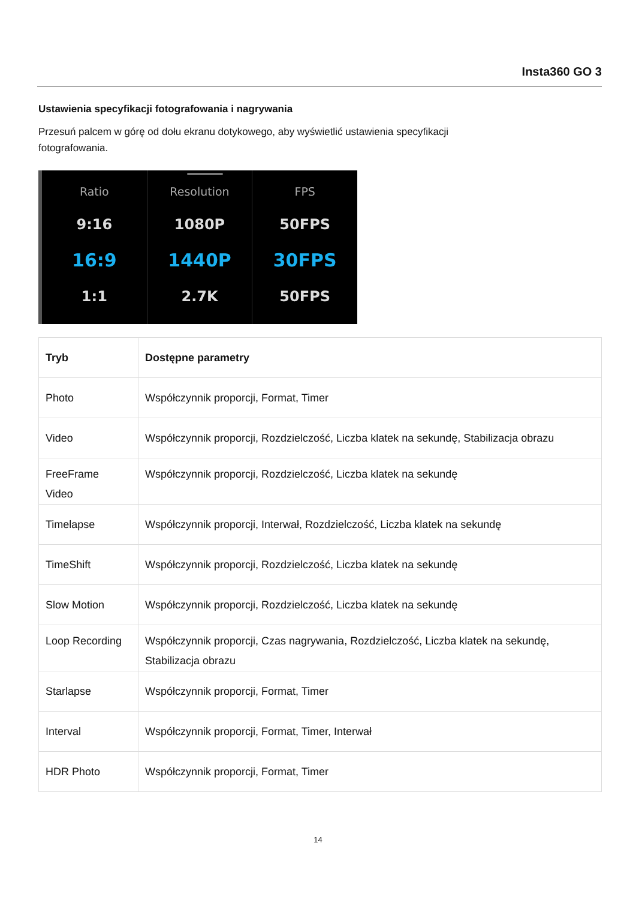Insta360 GO 3
Ustawienia specyfikacji fotografowania i nagrywania
Przesuń palcem w górę od dołu ekranu dotykowego, aby wyświetlić ustawienia specyfikacji fotografowania.
Ratio
9:16
16:9
1:1
Resolution
1080P
1440P
2.7K
FPS
50FPS
30FPS
50FPS
| Tryb | Dostępne parametry |
| --- | --- |
| Photo | Współczynnik proporcji, Format, Timer |
| Video | Współczynnik proporcji, Rozdzielczość, Liczba klatek na sekundę, Stabilizacja obrazu |
| FreeFrame Video | Współczynnik proporcji, Rozdzielczość, Liczba klatek na sekundę |
| Timelapse | Współczynnik proporcji, Interwał, Rozdzielczość, Liczba klatek na sekundę |
| TimeShift | Współczynnik proporcji, Rozdzielczość, Liczba klatek na sekundę |
| Slow Motion | Współczynnik proporcji, Rozdzielczość, Liczba klatek na sekundę |
| Loop Recording | Współczynnik proporcji, Czas nagrywania, Rozdzielczość, Liczba klatek na sekundę, Stabilizacja obrazu |
| Starlapse | Współczynnik proporcji, Format, Timer |
| Interval | Współczynnik proporcji, Format, Timer, Interwał |
| HDR Photo | Współczynnik proporcji, Format, Timer |
14